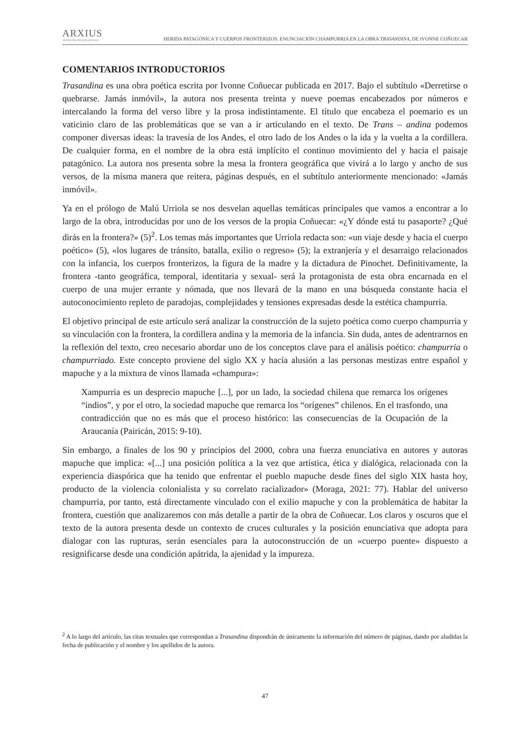ARXIUS
ARXIUS DE CIÈNCIES SOCIALS
HERIDA PATAGÓNICA Y CUERPOS FRONTERIZOS. ENUNCIACIÓN CHAMPURRIA EN LA OBRA TRASANDINA, DE IVONNE COÑUECAR
COMENTARIOS INTRODUCTORIOS
Trasandina es una obra poética escrita por Ivonne Coñuecar publicada en 2017. Bajo el subtítulo «Derretirse o quebrarse. Jamás inmóvil», la autora nos presenta treinta y nueve poemas encabezados por números e intercalando la forma del verso libre y la prosa indistintamente. El título que encabeza el poemario es un vaticinio claro de las problemáticas que se van a ir articulando en el texto. De Trans – andina podemos componer diversas ideas: la travesía de los Andes, el otro lado de los Andes o la ida y la vuelta a la cordillera. De cualquier forma, en el nombre de la obra está implícito el continuo movimiento del y hacia el paisaje patagónico. La autora nos presenta sobre la mesa la frontera geográfica que vivirá a lo largo y ancho de sus versos, de la misma manera que reitera, páginas después, en el subtítulo anteriormente mencionado: «Jamás inmóvil».
Ya en el prólogo de Malú Urriola se nos desvelan aquellas temáticas principales que vamos a encontrar a lo largo de la obra, introducidas por uno de los versos de la propia Coñuecar: «¿Y dónde está tu pasaporte? ¿Qué dirás en la frontera?» (5)<sup>2</sup>. Los temas más importantes que Urriola redacta son: «un viaje desde y hacia el cuerpo poético» (5), «los lugares de tránsito, batalla, exilio o regreso» (5); la extranjería y el desarraigo relacionados con la infancia, los cuerpos fronterizos, la figura de la madre y la dictadura de Pinochet. Definitivamente, la frontera -tanto geográfica, temporal, identitaria y sexual- será la protagonista de esta obra encarnada en el cuerpo de una mujer errante y nómada, que nos llevará de la mano en una búsqueda constante hacia el autoconocimiento repleto de paradojas, complejidades y tensiones expresadas desde la estética champurria.
El objetivo principal de este artículo será analizar la construcción de la sujeto poética como cuerpo champurria y su vinculación con la frontera, la cordillera andina y la memoria de la infancia. Sin duda, antes de adentrarnos en la reflexión del texto, creo necesario abordar uno de los conceptos clave para el análisis poético: champurria o champurriado. Este concepto proviene del siglo XX y hacía alusión a las personas mestizas entre español y mapuche y a la mixtura de vinos llamada «champura»:
Xampurria es un desprecio mapuche [...], por un lado, la sociedad chilena que remarca los orígenes “indios”, y por el otro, la sociedad mapuche que remarca los “orígenes” chilenos. En el trasfondo, una contradicción que no es más que el proceso histórico: las consecuencias de la Ocupación de la Araucanía (Pairicán, 2015: 9-10).
Sin embargo, a finales de los 90 y principios del 2000, cobra una fuerza enunciativa en autores y autoras mapuche que implica: «[...] una posición política a la vez que artística, ética y dialógica, relacionada con la experiencia diaspórica que ha tenido que enfrentar el pueblo mapuche desde fines del siglo XIX hasta hoy, producto de la violencia colonialista y su correlato racializador» (Moraga, 2021: 77). Hablar del universo champurria, por tanto, está directamente vinculado con el exilio mapuche y con la problemática de habitar la frontera, cuestión que analizaremos con más detalle a partir de la obra de Coñuecar. Los claros y oscuros que el texto de la autora presenta desde un contexto de cruces culturales y la posición enunciativa que adopta para dialogar con las rupturas, serán esenciales para la autoconstrucción de un «cuerpo puente» dispuesto a resignificarse desde una condición apátrida, la ajenidad y la impureza.
<sup>2</sup> A lo largo del artículo, las citas textuales que correspondan a Trasandina dispondrán de únicamente la información del número de páginas, dando por aludidas la fecha de publicación y el nombre y los apellidos de la autora.
47